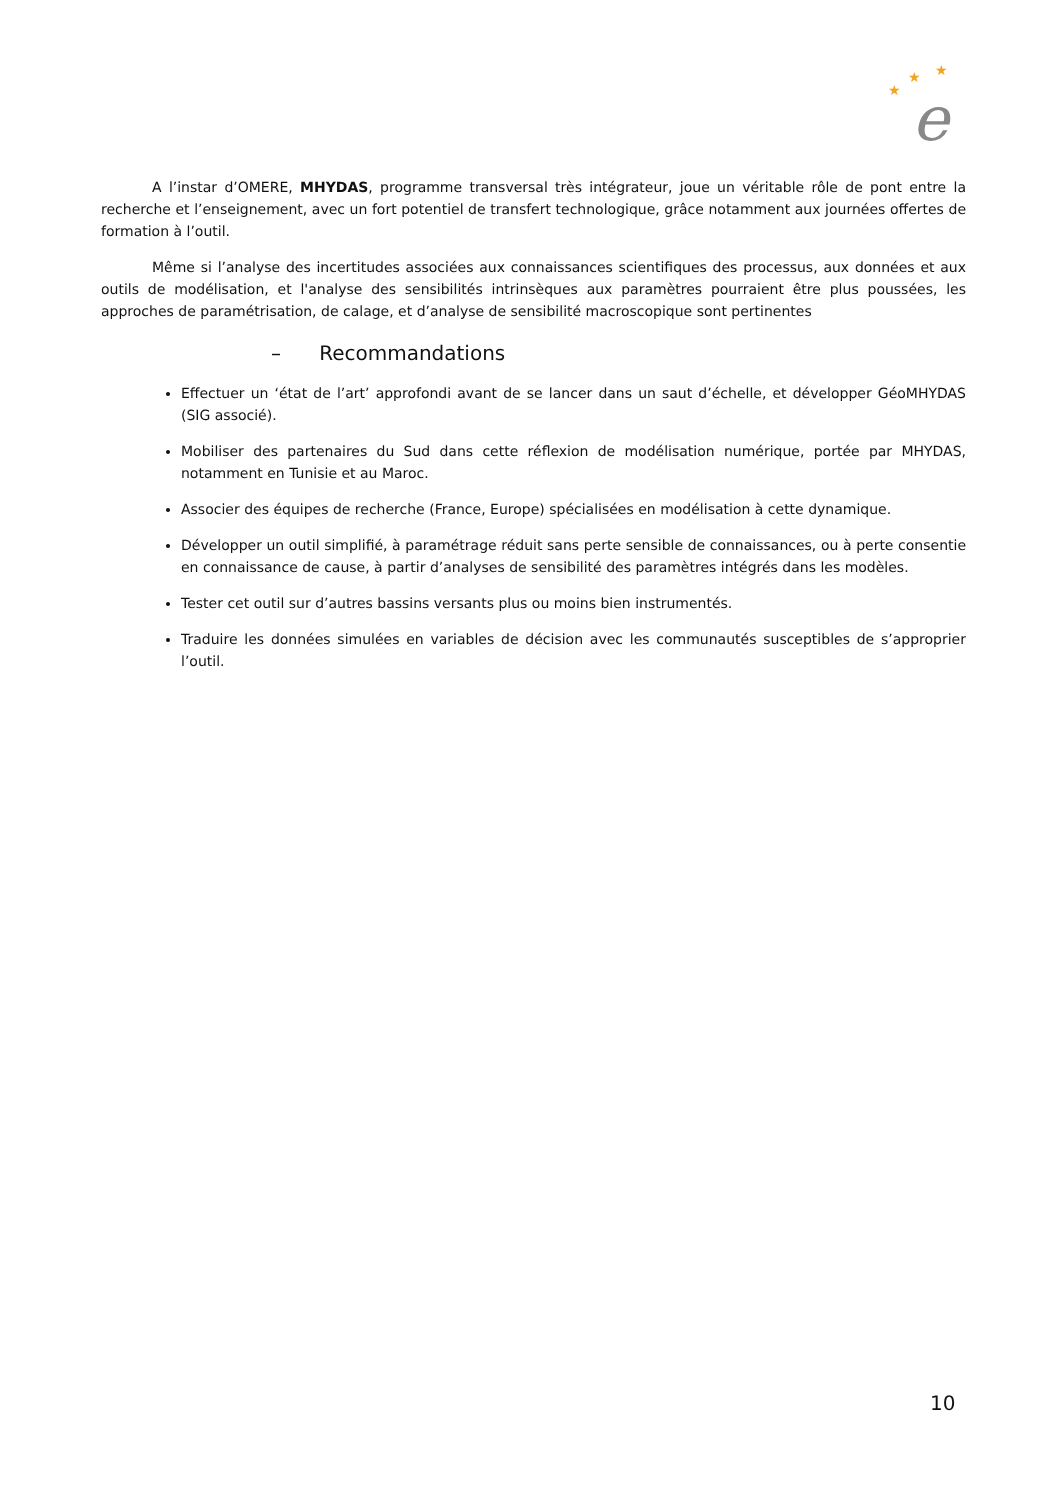★
★
★
e
A l’instar d’OMERE, MHYDAS, programme transversal très intégrateur, joue un véritable rôle de pont entre la recherche et l’enseignement, avec un fort potentiel de transfert technologique, grâce notamment aux journées offertes de formation à l’outil.
Même si l’analyse des incertitudes associées aux connaissances scientifiques des processus, aux données et aux outils de modélisation, et l'analyse des sensibilités intrinsèques aux paramètres pourraient être plus poussées, les approches de paramétrisation, de calage, et d’analyse de sensibilité macroscopique sont pertinentes
– Recommandations
Effectuer un ‘état de l’art’ approfondi avant de se lancer dans un saut d’échelle, et développer GéoMHYDAS (SIG associé).
Mobiliser des partenaires du Sud dans cette réflexion de modélisation numérique, portée par MHYDAS, notamment en Tunisie et au Maroc.
Associer des équipes de recherche (France, Europe) spécialisées en modélisation à cette dynamique.
Développer un outil simplifié, à paramétrage réduit sans perte sensible de connaissances, ou à perte consentie en connaissance de cause, à partir d’analyses de sensibilité des paramètres intégrés dans les modèles.
Tester cet outil sur d’autres bassins versants plus ou moins bien instrumentés.
Traduire les données simulées en variables de décision avec les communautés susceptibles de s’approprier l’outil.
10